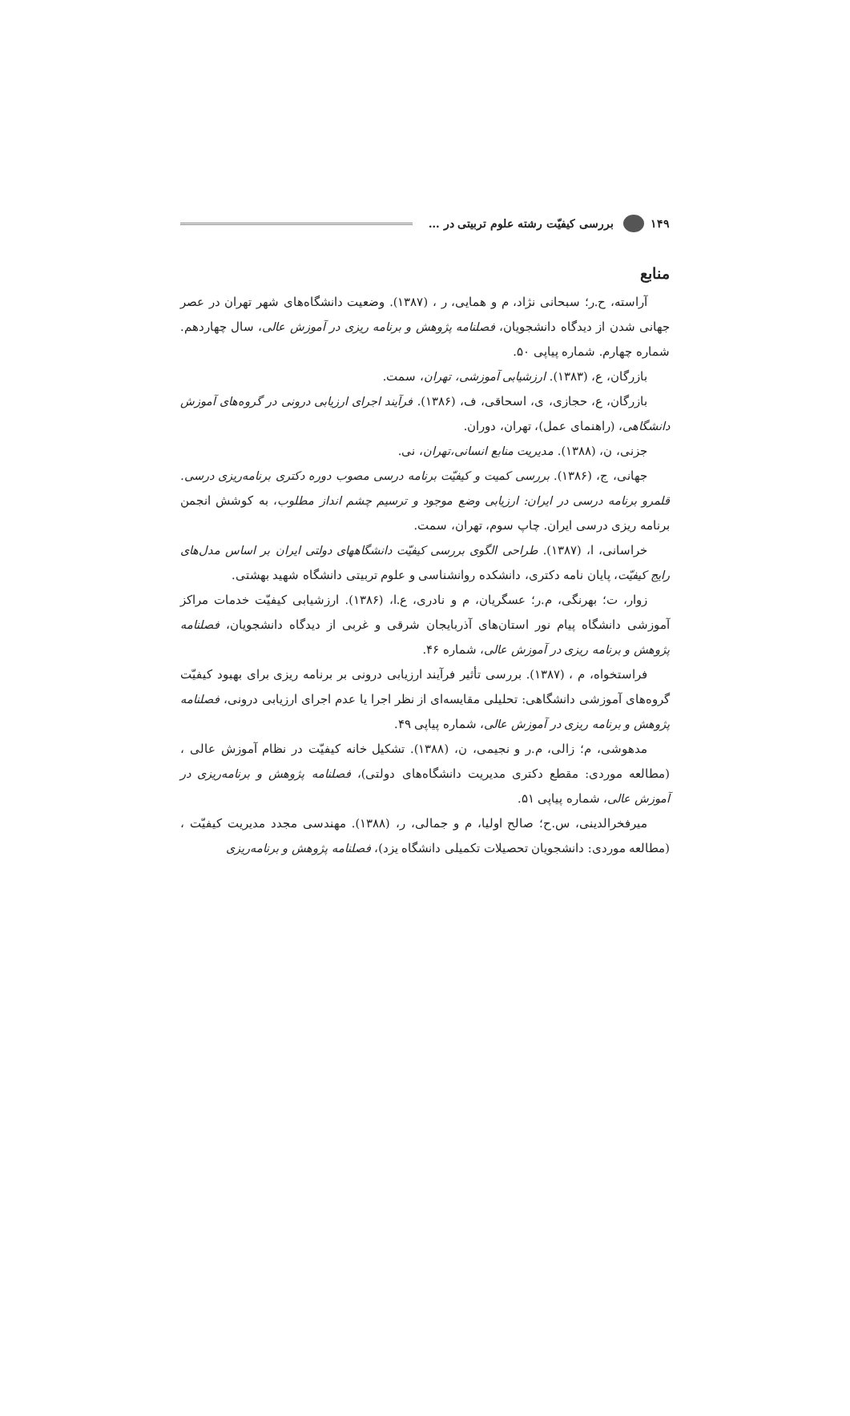۱۴۹ بررسی کیفیّت رشته علوم تربیتی در …
منابع
آراسته، ح.ر؛ سبحانی نژاد، م و همایی، ر ، (۱۳۸۷). وضعیت دانشگاه‌های شهر تهران در عصر جهانی شدن از دیدگاه دانشجویان، فصلنامه پژوهش و برنامه ریزی در آموزش عالی، سال چهاردهم. شماره چهارم. شماره پیاپی ۵۰.
بازرگان، ع، (۱۳۸۳). ارزشیابی آموزشی، تهران، سمت.
بازرگان، ع، حجازی، ی، اسحاقی، ف، (۱۳۸۶). فرآیند اجرای ارزیابی درونی در گروه‌های آموزش دانشگاهی، (راهنمای عمل)، تهران، دوران.
جزنی، ن، (۱۳۸۸). مدیریت منابع انسانی،تهران، نی.
جهانی، ج، (۱۳۸۶). بررسی کمیت و کیفیّت برنامه درسی مصوب دوره دکتری برنامه‌ریزی درسی. قلمرو برنامه درسی در ایران: ارزیابی وضع موجود و ترسیم چشم انداز مطلوب، به کوشش انجمن برنامه ریزی درسی ایران. چاپ سوم، تهران، سمت.
خراسانی، ا، (۱۳۸۷). طراحی الگوی بررسی کیفیّت دانشگاههای دولتی ایران بر اساس مدل‌های رایج کیفیّت، پایان نامه دکتری، دانشکده روانشناسی و علوم تربیتی دانشگاه شهید بهشتی.
زوار، ت؛ بهرنگی، م.ر؛ عسگریان، م و نادری، ع.ا، (۱۳۸۶). ارزشیابی کیفیّت خدمات مراکز آموزشی دانشگاه پیام نور استان‌های آذربایجان شرقی و غربی از دیدگاه دانشجویان، فصلنامه پژوهش و برنامه ریزی در آموزش عالی، شماره ۴۶.
فراستخواه، م ، (۱۳۸۷). بررسی تأثیر فرآیند ارزیابی درونی بر برنامه ریزی برای بهبود کیفیّت گروه‌های آموزشی دانشگاهی: تحلیلی مقایسه‌ای از نظر اجرا یا عدم اجرای ارزیابی درونی، فصلنامه پژوهش و برنامه ریزی در آموزش عالی، شماره پیاپی ۴۹.
مدهوشی، م؛ زالی، م.ر و نجیمی، ن، (۱۳۸۸). تشکیل خانه کیفیّت در نظام آموزش عالی ، (مطالعه موردی: مقطع دکتری مدیریت دانشگاه‌های دولتی)، فصلنامه پژوهش و برنامه‌ریزی در آموزش عالی، شماره پیاپی ۵۱.
میرفخرالدینی، س.ح؛ صالح اولیا، م و جمالی، ر، (۱۳۸۸). مهندسی مجدد مدیریت کیفیّت ، (مطالعه موردی: دانشجویان تحصیلات تکمیلی دانشگاه یزد)، فصلنامه پژوهش و برنامه‌ریزی